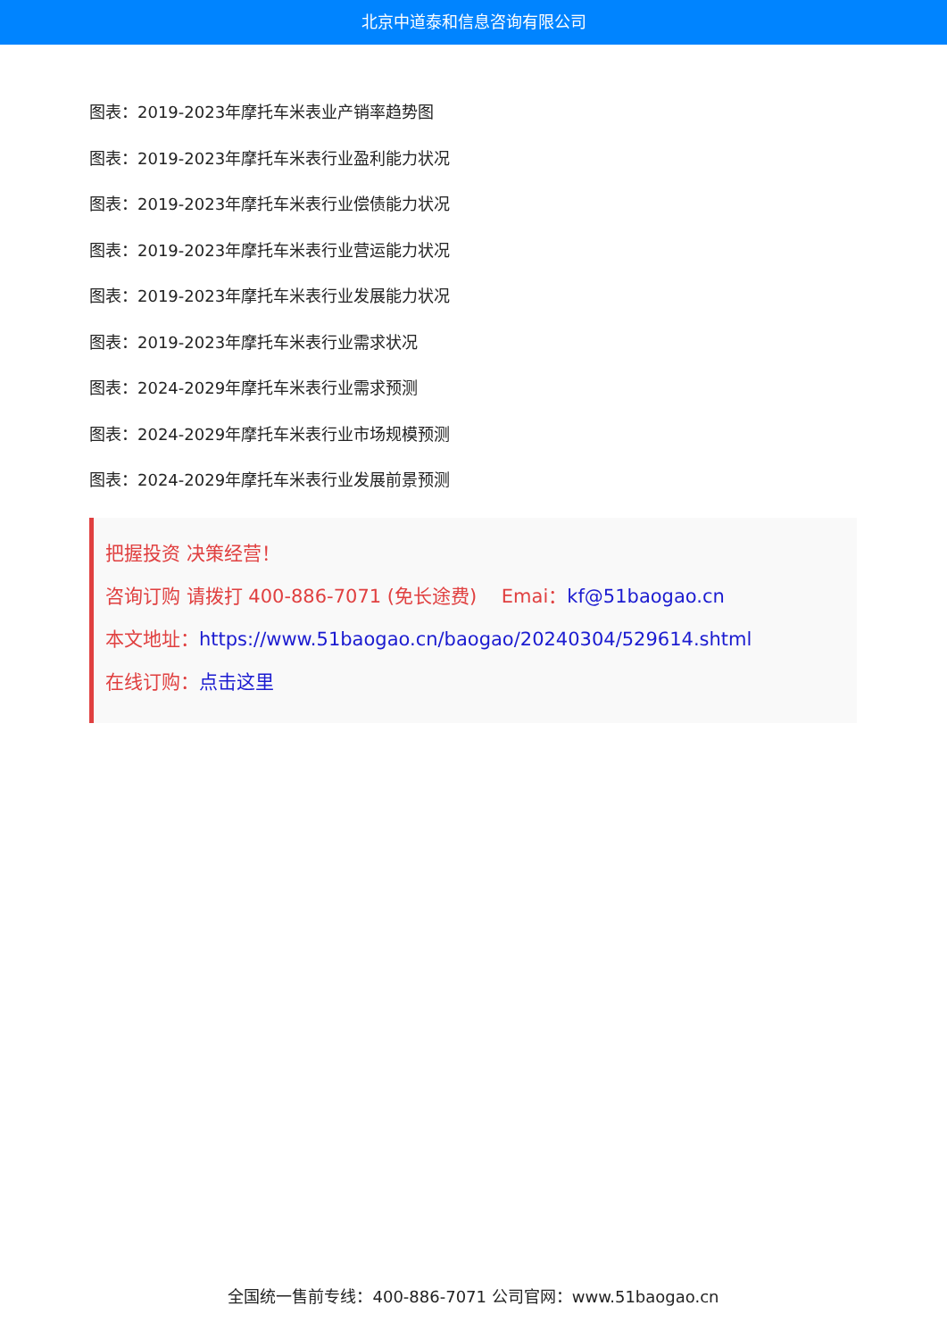北京中道泰和信息咨询有限公司
图表：2019-2023年摩托车米表业产销率趋势图
图表：2019-2023年摩托车米表行业盈利能力状况
图表：2019-2023年摩托车米表行业偿债能力状况
图表：2019-2023年摩托车米表行业营运能力状况
图表：2019-2023年摩托车米表行业发展能力状况
图表：2019-2023年摩托车米表行业需求状况
图表：2024-2029年摩托车米表行业需求预测
图表：2024-2029年摩托车米表行业市场规模预测
图表：2024-2029年摩托车米表行业发展前景预测
把握投资 决策经营！
咨询订购 请拨打 400-886-7071 (免长途费)　 Emai：kf@51baogao.cn
本文地址：https://www.51baogao.cn/baogao/20240304/529614.shtml
在线订购：点击这里
全国统一售前专线：400-886-7071 公司官网：www.51baogao.cn